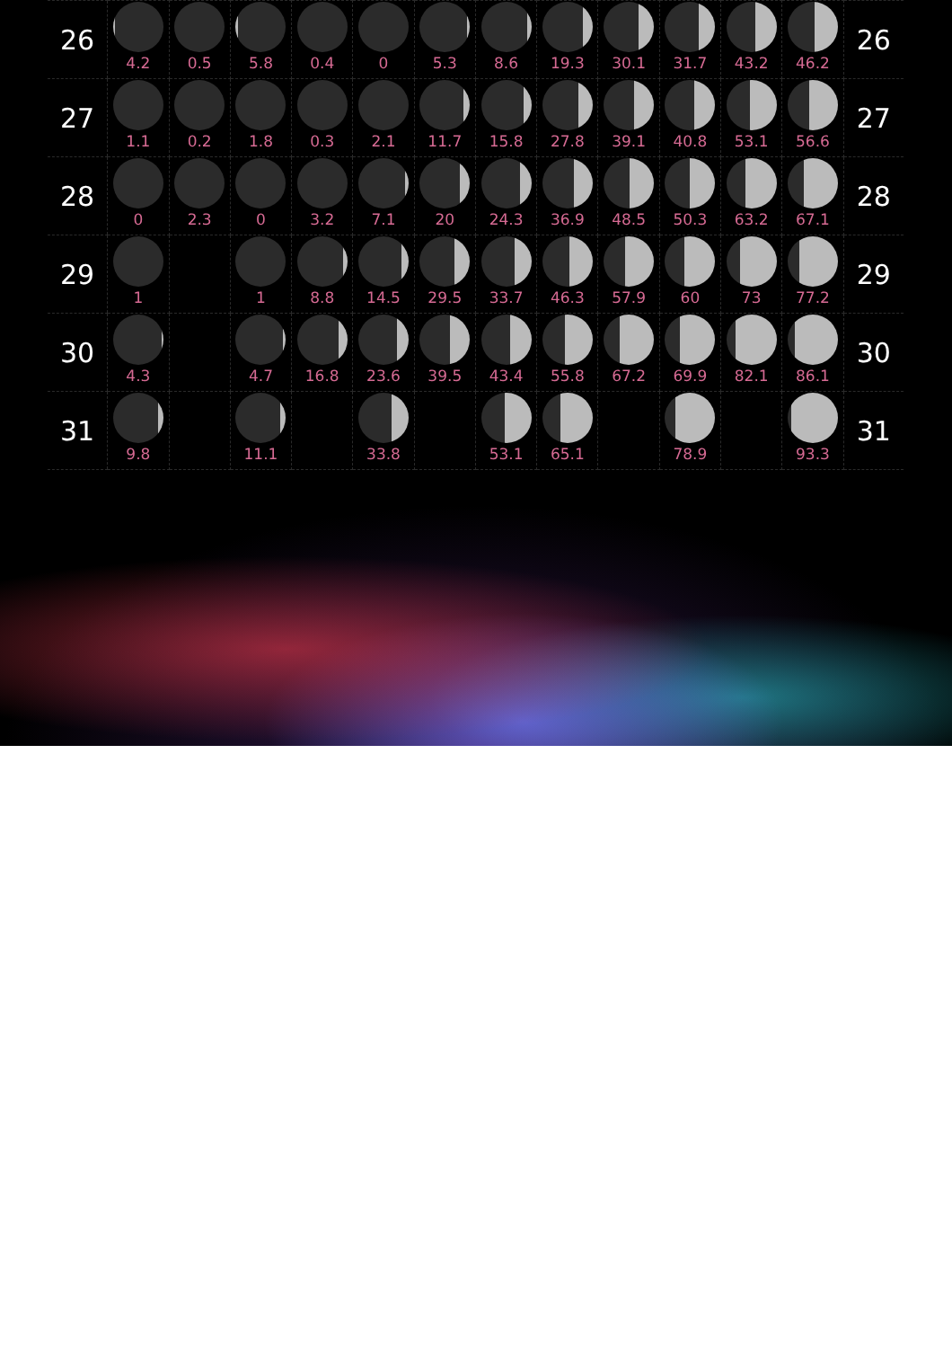| 26 | 4.2 | 0.5 | 5.8 | 0.4 | 0 | 5.3 | 8.6 | 19.3 | 30.1 | 31.7 | 43.2 | 46.2 | 26 |
| 27 | 1.1 | 0.2 | 1.8 | 0.3 | 2.1 | 11.7 | 15.8 | 27.8 | 39.1 | 40.8 | 53.1 | 56.6 | 27 |
| 28 | 0 | 2.3 | 0 | 3.2 | 7.1 | 20 | 24.3 | 36.9 | 48.5 | 50.3 | 63.2 | 67.1 | 28 |
| 29 | 1 | | 1 | 8.8 | 14.5 | 29.5 | 33.7 | 46.3 | 57.9 | 60 | 73 | 77.2 | 29 |
| 30 | 4.3 | | 4.7 | 16.8 | 23.6 | 39.5 | 43.4 | 55.8 | 67.2 | 69.9 | 82.1 | 86.1 | 30 |
| 31 | 9.8 | | 11.1 | | 33.8 | | 53.1 | 65.1 | | 78.9 | | 93.3 | 31 |